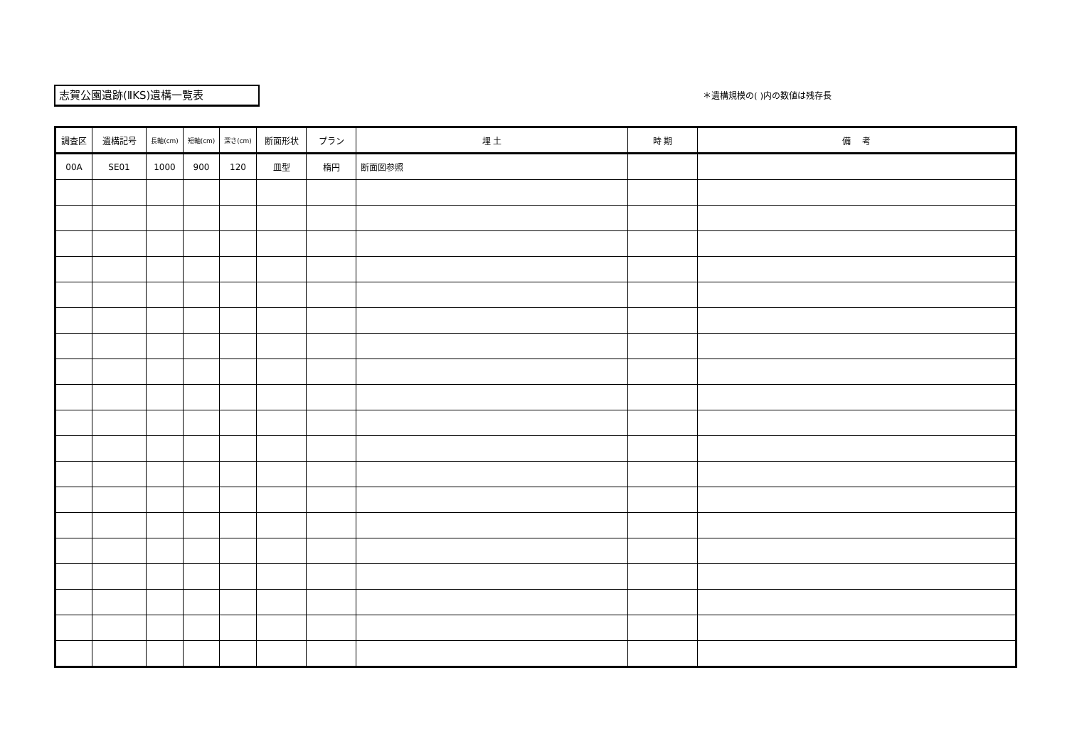志賀公園遺跡(ⅡKS)遺構一覧表 ＊遺構規模の( )内の数値は残存長
| 調査区 | 遺構記号 | 長軸(cm) | 短軸(cm) | 深さ(cm) | 断面形状 | プラン | 埋 土 | 時 期 | 備 考 |
| --- | --- | --- | --- | --- | --- | --- | --- | --- | --- |
| 00A | SE01 | 1000 | 900 | 120 | 皿型 | 楕円 | 断面図参照 | | |